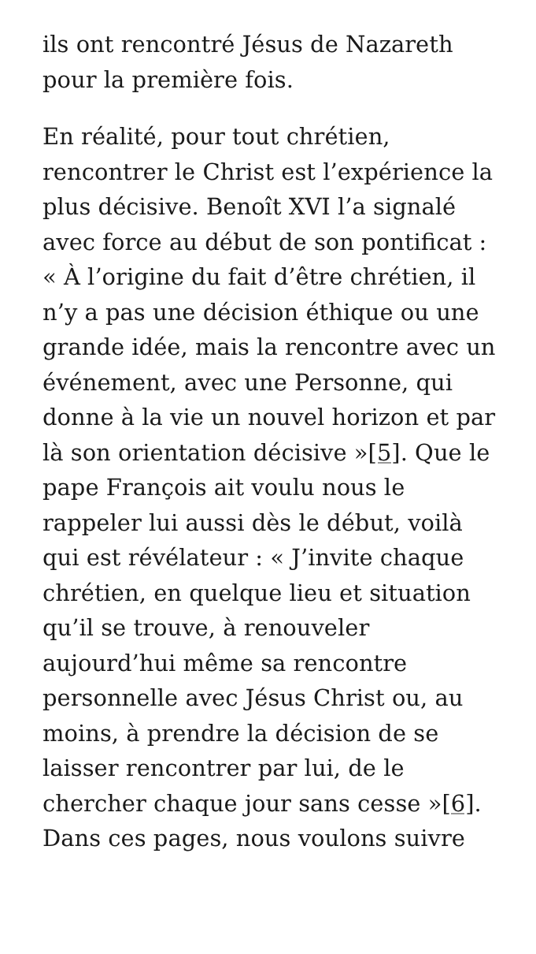ils ont rencontré Jésus de Nazareth pour la première fois.
En réalité, pour tout chrétien, rencontrer le Christ est l’expérience la plus décisive. Benoît XVI l’a signalé avec force au début de son pontificat : « À l’origine du fait d’être chrétien, il n’y a pas une décision éthique ou une grande idée, mais la rencontre avec un événement, avec une Personne, qui donne à la vie un nouvel horizon et par là son orientation décisive »[5]. Que le pape François ait voulu nous le rappeler lui aussi dès le début, voilà qui est révélateur : « J’invite chaque chrétien, en quelque lieu et situation qu’il se trouve, à renouveler aujourd’hui même sa rencontre personnelle avec Jésus Christ ou, au moins, à prendre la décision de se laisser rencontrer par lui, de le chercher chaque jour sans cesse »[6]. Dans ces pages, nous voulons suivre